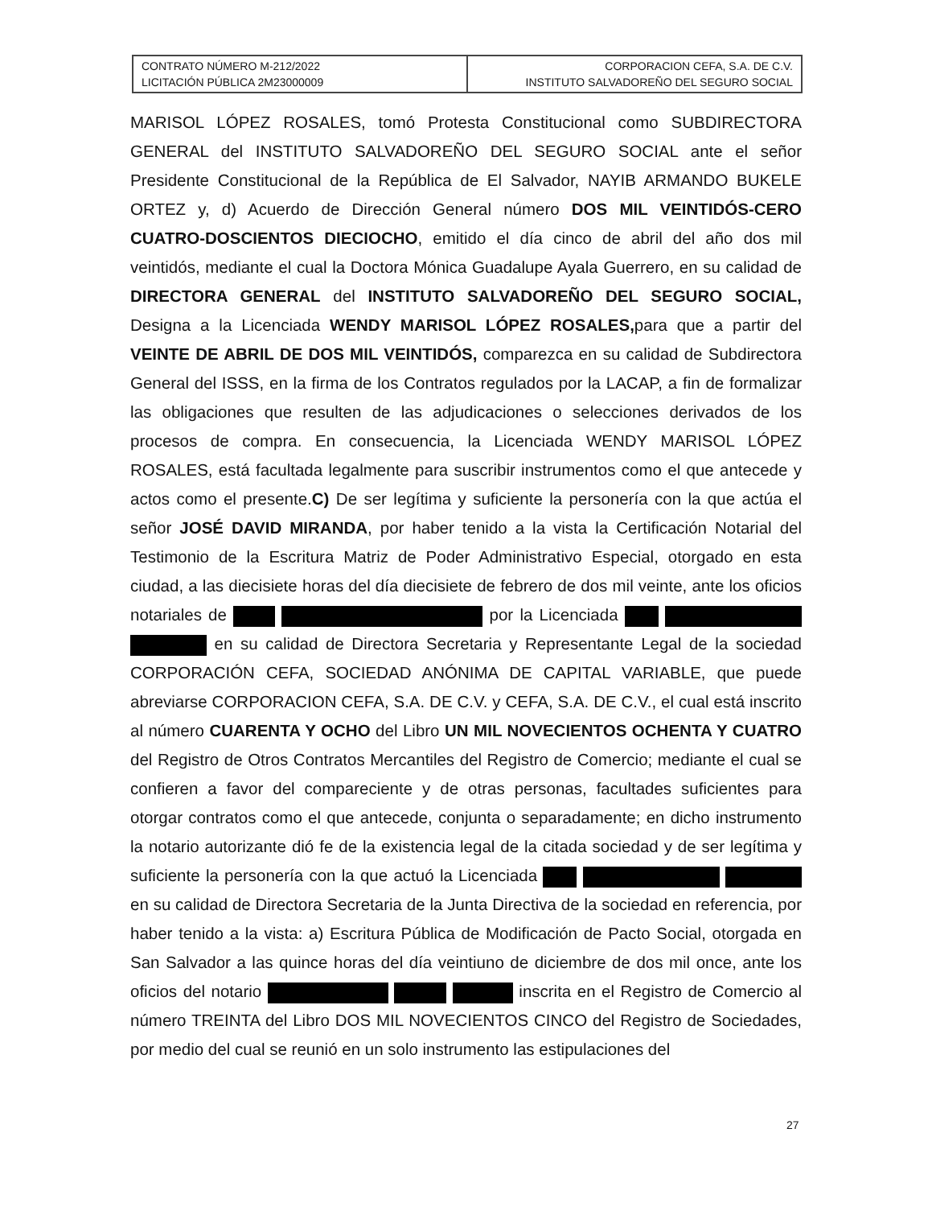| CONTRATO NÚMERO M-212/2022 LICITACIÓN PÚBLICA 2M23000009 | CORPORACION CEFA, S.A. DE C.V. INSTITUTO SALVADOREÑO DEL SEGURO SOCIAL |
MARISOL LÓPEZ ROSALES, tomó Protesta Constitucional como SUBDIRECTORA GENERAL del INSTITUTO SALVADOREÑO DEL SEGURO SOCIAL ante el señor Presidente Constitucional de la República de El Salvador, NAYIB ARMANDO BUKELE ORTEZ y, d) Acuerdo de Dirección General número DOS MIL VEINTIDÓS-CERO CUATRO-DOSCIENTOS DIECIOCHO, emitido el día cinco de abril del año dos mil veintidós, mediante el cual la Doctora Mónica Guadalupe Ayala Guerrero, en su calidad de DIRECTORA GENERAL del INSTITUTO SALVADOREÑO DEL SEGURO SOCIAL, Designa a la Licenciada WENDY MARISOL LÓPEZ ROSALES, para que a partir del VEINTE DE ABRIL DE DOS MIL VEINTIDÓS, comparezca en su calidad de Subdirectora General del ISSS, en la firma de los Contratos regulados por la LACAP, a fin de formalizar las obligaciones que resulten de las adjudicaciones o selecciones derivados de los procesos de compra. En consecuencia, la Licenciada WENDY MARISOL LÓPEZ ROSALES, está facultada legalmente para suscribir instrumentos como el que antecede y actos como el presente.C) De ser legítima y suficiente la personería con la que actúa el señor JOSÉ DAVID MIRANDA, por haber tenido a la vista la Certificación Notarial del Testimonio de la Escritura Matriz de Poder Administrativo Especial, otorgado en esta ciudad, a las diecisiete horas del día diecisiete de febrero de dos mil veinte, ante los oficios notariales de por la Licenciada en su calidad de Directora Secretaria y Representante Legal de la sociedad CORPORACIÓN CEFA, SOCIEDAD ANÓNIMA DE CAPITAL VARIABLE, que puede abreviarse CORPORACION CEFA, S.A. DE C.V. y CEFA, S.A. DE C.V., el cual está inscrito al número CUARENTA Y OCHO del Libro UN MIL NOVECIENTOS OCHENTA Y CUATRO del Registro de Otros Contratos Mercantiles del Registro de Comercio; mediante el cual se confieren a favor del compareciente y de otras personas, facultades suficientes para otorgar contratos como el que antecede, conjunta o separadamente; en dicho instrumento la notario autorizante dió fe de la existencia legal de la citada sociedad y de ser legítima y suficiente la personería con la que actuó la Licenciada en su calidad de Directora Secretaria de la Junta Directiva de la sociedad en referencia, por haber tenido a la vista: a) Escritura Pública de Modificación de Pacto Social, otorgada en San Salvador a las quince horas del día veintiuno de diciembre de dos mil once, ante los oficios del notario inscrita en el Registro de Comercio al número TREINTA del Libro DOS MIL NOVECIENTOS CINCO del Registro de Sociedades, por medio del cual se reunió en un solo instrumento las estipulaciones del
27